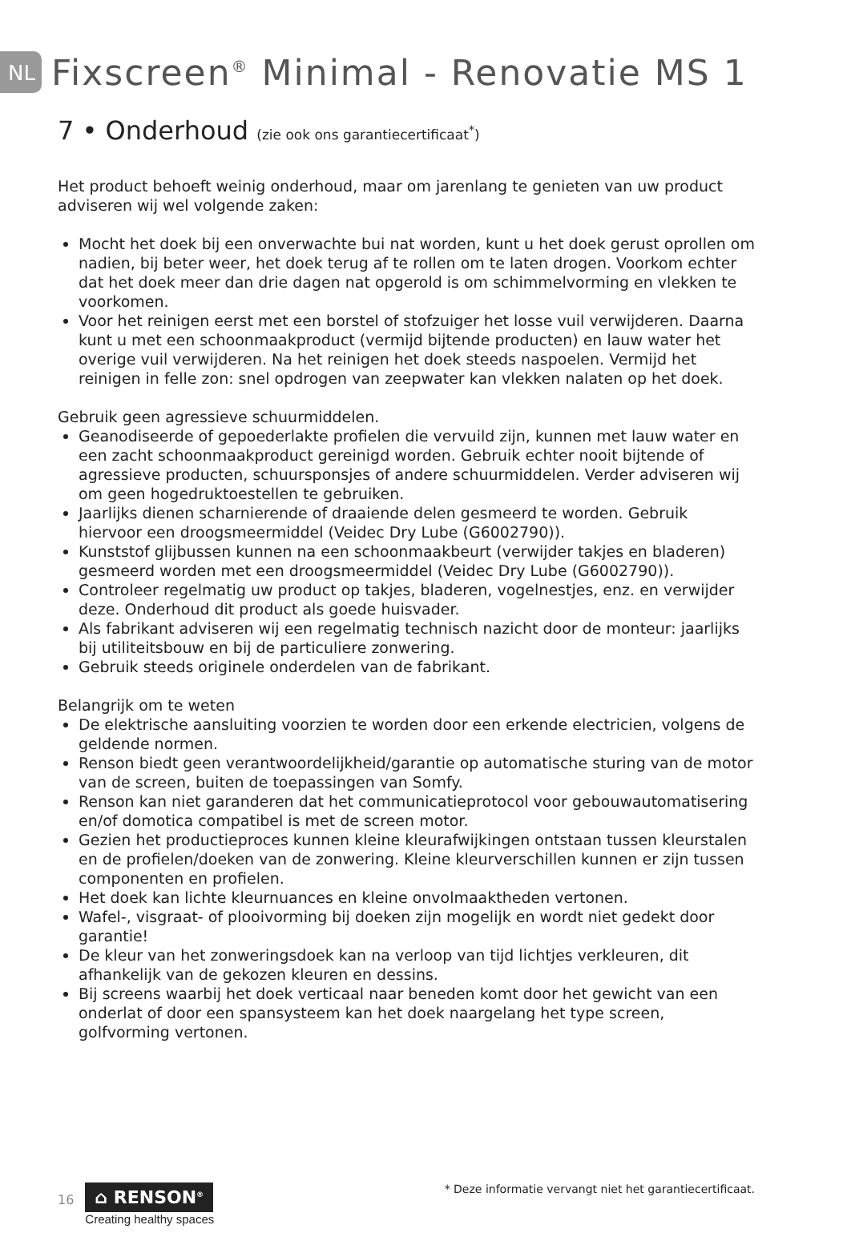NL Fixscreen<sup>®</sup> Minimal - Renovatie MS 1
7 • Onderhoud (zie ook ons garantiecertificaat<sup>*</sup>)
Het product behoeft weinig onderhoud, maar om jarenlang te genieten van uw product adviseren wij wel volgende zaken:
Mocht het doek bij een onverwachte bui nat worden, kunt u het doek gerust oprollen om nadien, bij beter weer, het doek terug af te rollen om te laten drogen. Voorkom echter dat het doek meer dan drie dagen nat opgerold is om schimmelvorming en vlekken te voorkomen.
Voor het reinigen eerst met een borstel of stofzuiger het losse vuil verwijderen. Daarna kunt u met een schoonmaakproduct (vermijd bijtende producten) en lauw water het overige vuil verwijderen. Na het reinigen het doek steeds naspoelen. Vermijd het reinigen in felle zon: snel opdrogen van zeepwater kan vlekken nalaten op het doek.
Gebruik geen agressieve schuurmiddelen.
Geanodiseerde of gepoederlakte profielen die vervuild zijn, kunnen met lauw water en een zacht schoonmaakproduct gereinigd worden. Gebruik echter nooit bijtende of agressieve producten, schuursponsjes of andere schuurmiddelen. Verder adviseren wij om geen hogedruktoestellen te gebruiken.
Jaarlijks dienen scharnierende of draaiende delen gesmeerd te worden. Gebruik hiervoor een droogsmeermiddel (Veidec Dry Lube (G6002790)).
Kunststof glijbussen kunnen na een schoonmaakbeurt (verwijder takjes en bladeren) gesmeerd worden met een droogsmeermiddel (Veidec Dry Lube (G6002790)).
Controleer regelmatig uw product op takjes, bladeren, vogelnestjes, enz. en verwijder deze. Onderhoud dit product als goede huisvader.
Als fabrikant adviseren wij een regelmatig technisch nazicht door de monteur: jaarlijks bij utiliteitsbouw en bij de particuliere zonwering.
Gebruik steeds originele onderdelen van de fabrikant.
Belangrijk om te weten
De elektrische aansluiting voorzien te worden door een erkende electricien, volgens de geldende normen.
Renson biedt geen verantwoordelijkheid/garantie op automatische sturing van de motor van de screen, buiten de toepassingen van Somfy.
Renson kan niet garanderen dat het communicatieprotocol voor gebouwautomatisering en/of domotica compatibel is met de screen motor.
Gezien het productieproces kunnen kleine kleurafwijkingen ontstaan tussen kleurstalen en de profielen/doeken van de zonwering. Kleine kleurverschillen kunnen er zijn tussen componenten en profielen.
Het doek kan lichte kleurnuances en kleine onvolmaaktheden vertonen.
Wafel-, visgraat- of plooivorming bij doeken zijn mogelijk en wordt niet gedekt door garantie!
De kleur van het zonweringsdoek kan na verloop van tijd lichtjes verkleuren, dit afhankelijk van de gekozen kleuren en dessins.
Bij screens waarbij het doek verticaal naar beneden komt door het gewicht van een onderlat of door een spansysteem kan het doek naargelang het type screen, golfvorming vertonen.
16
⌂ RENSON<sup>®</sup>
Creating healthy spaces
* Deze informatie vervangt niet het garantiecertificaat.